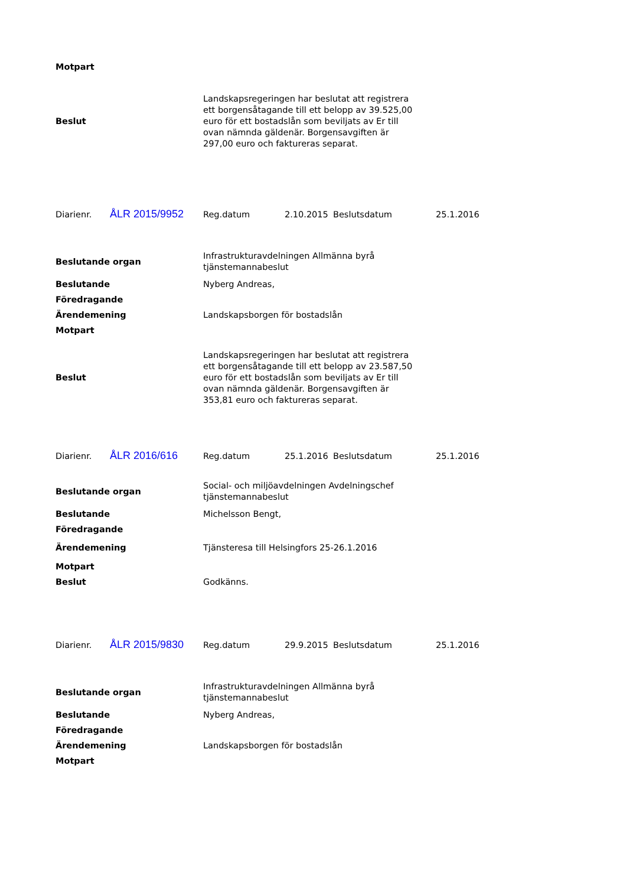| Motpart | |
| Beslut | Landskapsregeringen har beslutat att registrera ett borgensåtagande till ett belopp av 39.525,00 euro för ett bostadslån som beviljats av Er till ovan nämnda gäldenär. Borgensavgiften är 297,00 euro och faktureras separat. |
| Diarienr. | ÅLR 2015/9952 | Reg.datum | 2.10.2015 | Beslutsdatum | 25.1.2016 |
| Beslutande organ | Infrastrukturavdelningen Allmänna byrå tjänstemannabeslut |
| Beslutande | Nyberg Andreas, |
| Föredragande | |
| Ärendemening | Landskapsborgen för bostadslån |
| Motpart | |
| Beslut | Landskapsregeringen har beslutat att registrera ett borgensåtagande till ett belopp av 23.587,50 euro för ett bostadslån som beviljats av Er till ovan nämnda gäldenär. Borgensavgiften är 353,81 euro och faktureras separat. |
| Diarienr. | ÅLR 2016/616 | Reg.datum | 25.1.2016 | Beslutsdatum | 25.1.2016 |
| Beslutande organ | Social- och miljöavdelningen Avdelningschef tjänstemannabeslut |
| Beslutande | Michelsson Bengt, |
| Föredragande | |
| Ärendemening | Tjänsteresa till Helsingfors 25-26.1.2016 |
| Motpart | |
| Beslut | Godkänns. |
| Diarienr. | ÅLR 2015/9830 | Reg.datum | 29.9.2015 | Beslutsdatum | 25.1.2016 |
| Beslutande organ | Infrastrukturavdelningen Allmänna byrå tjänstemannabeslut |
| Beslutande | Nyberg Andreas, |
| Föredragande | |
| Ärendemening | Landskapsborgen för bostadslån |
| Motpart | |